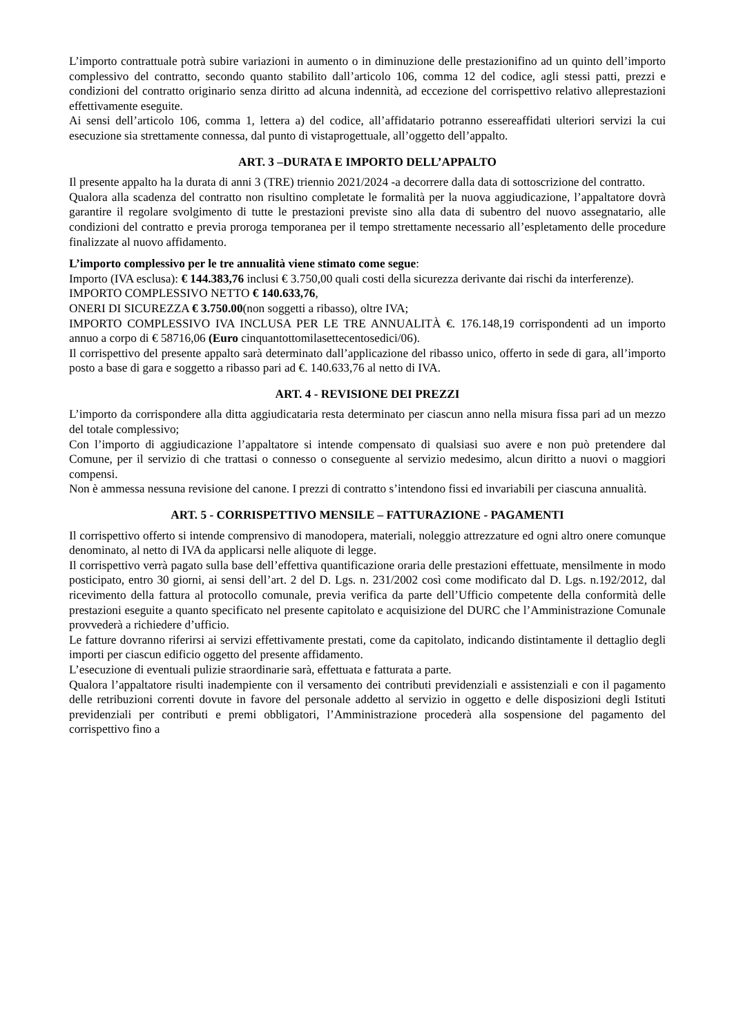L’importo contrattuale potrà subire variazioni in aumento o in diminuzione delle prestazionifino ad un quinto dell’importo complessivo del contratto, secondo quanto stabilito dall’articolo 106, comma 12 del codice, agli stessi patti, prezzi e condizioni del contratto originario senza diritto ad alcuna indennità, ad eccezione del corrispettivo relativo alleprestazioni effettivamente eseguite.
Ai sensi dell’articolo 106, comma 1, lettera a) del codice, all’affidatario potranno essereaffidati ulteriori servizi la cui esecuzione sia strettamente connessa, dal punto di vistaprogettuale, all’oggetto dell’appalto.
ART. 3 –DURATA E IMPORTO DELL’APPALTO
Il presente appalto ha la durata di anni 3 (TRE) triennio 2021/2024 -a decorrere dalla data di sottoscrizione del contratto.
Qualora alla scadenza del contratto non risultino completate le formalità per la nuova aggiudicazione, l’appaltatore dovrà garantire il regolare svolgimento di tutte le prestazioni previste sino alla data di subentro del nuovo assegnatario, alle condizioni del contratto e previa proroga temporanea per il tempo strettamente necessario all’espletamento delle procedure finalizzate al nuovo affidamento.
L’importo complessivo per le tre annualità viene stimato come segue:
Importo (IVA esclusa): € 144.383,76 inclusi € 3.750,00 quali costi della sicurezza derivante dai rischi da interferenze).
IMPORTO COMPLESSIVO NETTO € 140.633,76,
ONERI DI SICUREZZA € 3.750.00(non soggetti a ribasso), oltre IVA;
IMPORTO COMPLESSIVO IVA INCLUSA PER LE TRE ANNUALITÀ €. 176.148,19 corrispondenti ad un importo annuo a corpo di € 58716,06 (Euro cinquantottomilasettecentosedici/06).
Il corrispettivo del presente appalto sarà determinato dall’applicazione del ribasso unico, offerto in sede di gara, all’importo posto a base di gara e soggetto a ribasso pari ad €. 140.633,76 al netto di IVA.
ART. 4 - REVISIONE DEI PREZZI
L’importo da corrispondere alla ditta aggiudicataria resta determinato per ciascun anno nella misura fissa pari ad un mezzo del totale complessivo;
Con l’importo di aggiudicazione l’appaltatore si intende compensato di qualsiasi suo avere e non può pretendere dal Comune, per il servizio di che trattasi o connesso o conseguente al servizio medesimo, alcun diritto a nuovi o maggiori compensi.
Non è ammessa nessuna revisione del canone. I prezzi di contratto s’intendono fissi ed invariabili per ciascuna annualità.
ART. 5 - CORRISPETTIVO MENSILE – FATTURAZIONE - PAGAMENTI
Il corrispettivo offerto si intende comprensivo di manodopera, materiali, noleggio attrezzature ed ogni altro onere comunque denominato, al netto di IVA da applicarsi nelle aliquote di legge.
Il corrispettivo verrà pagato sulla base dell’effettiva quantificazione oraria delle prestazioni effettuate, mensilmente in modo posticipato, entro 30 giorni, ai sensi dell’art. 2 del D. Lgs. n. 231/2002 così come modificato dal D. Lgs. n.192/2012, dal ricevimento della fattura al protocollo comunale, previa verifica da parte dell’Ufficio competente della conformità delle prestazioni eseguite a quanto specificato nel presente capitolato e acquisizione del DURC che l’Amministrazione Comunale provvederà a richiedere d’ufficio.
Le fatture dovranno riferirsi ai servizi effettivamente prestati, come da capitolato, indicando distintamente il dettaglio degli importi per ciascun edificio oggetto del presente affidamento.
L’esecuzione di eventuali pulizie straordinarie sarà, effettuata e fatturata a parte.
Qualora l’appaltatore risulti inadempiente con il versamento dei contributi previdenziali e assistenziali e con il pagamento delle retribuzioni correnti dovute in favore del personale addetto al servizio in oggetto e delle disposizioni degli Istituti previdenziali per contributi e premi obbligatori, l’Amministrazione procederà alla sospensione del pagamento del corrispettivo fino a